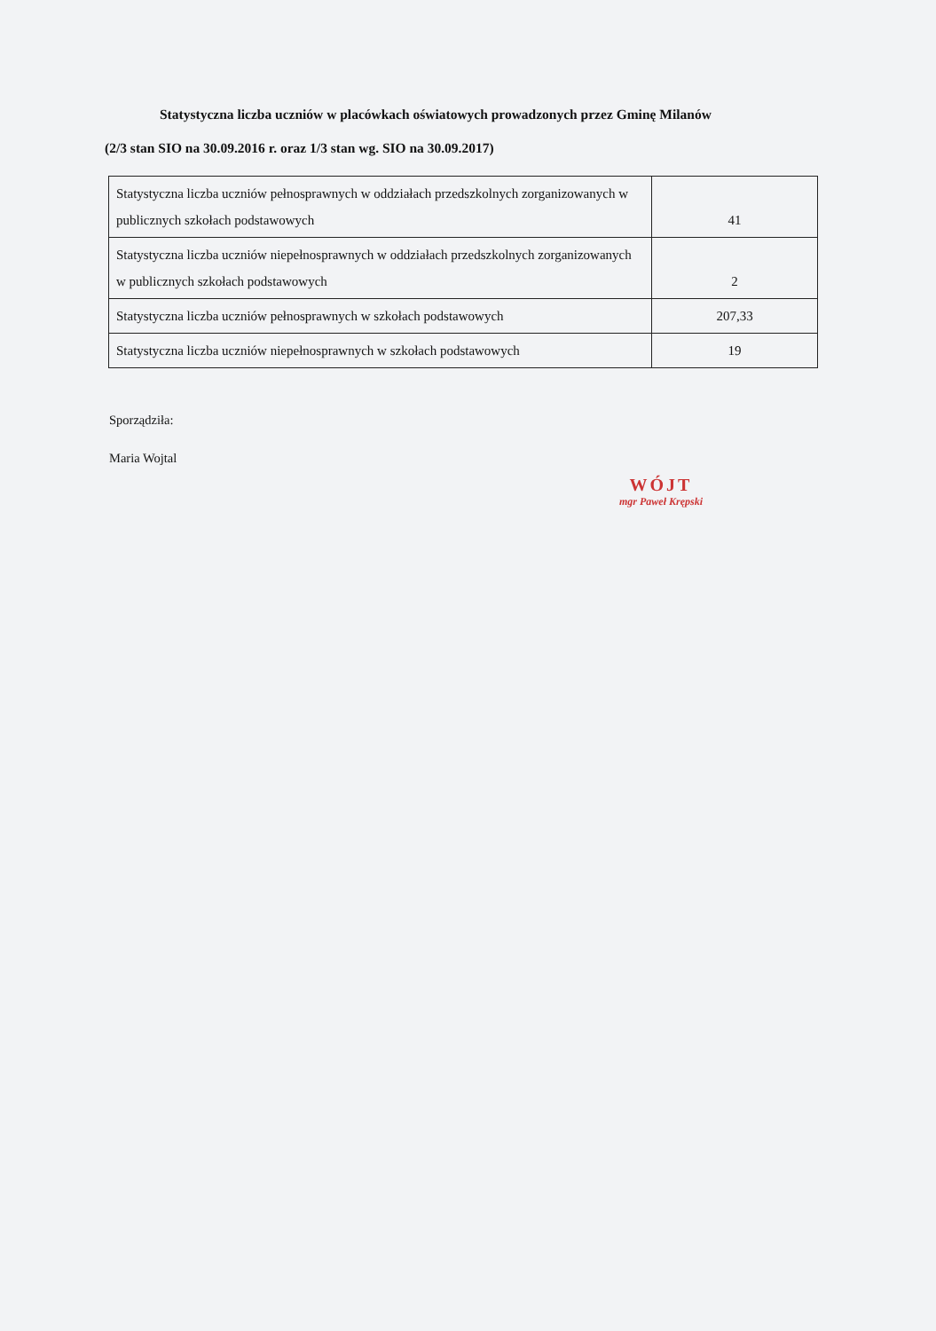Statystyczna liczba uczniów w placówkach oświatowych prowadzonych przez Gminę Milanów
(2/3 stan SIO na 30.09.2016 r. oraz 1/3 stan wg. SIO na 30.09.2017)
| Statystyczna liczba uczniów pełnosprawnych w oddziałach przedszkolnych zorganizowanych w publicznych szkołach podstawowych | 41 |
| Statystyczna liczba uczniów niepełnosprawnych w oddziałach przedszkolnych zorganizowanych w publicznych szkołach podstawowych | 2 |
| Statystyczna liczba uczniów pełnosprawnych w szkołach podstawowych | 207,33 |
| Statystyczna liczba uczniów niepełnosprawnych w szkołach podstawowych | 19 |
Sporządziła:
Maria Wojtal
WÓJT
mgr Paweł Krępski